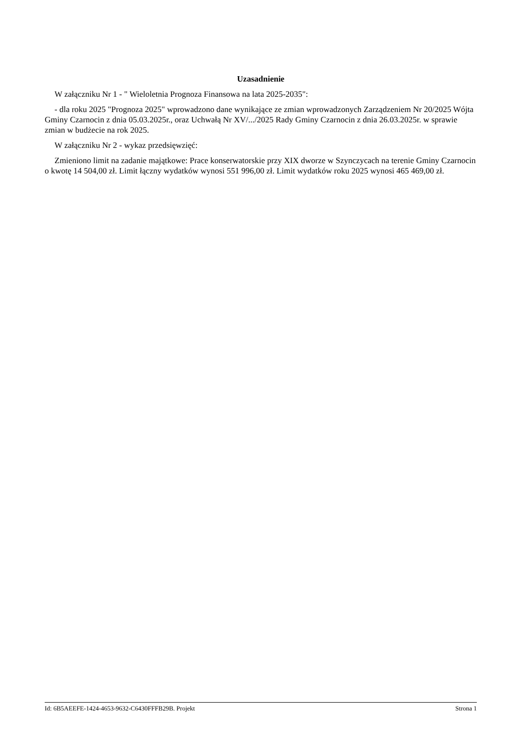Uzasadnienie
W załączniku Nr 1 - " Wieloletnia Prognoza Finansowa na lata 2025-2035":
- dla roku 2025 "Prognoza 2025" wprowadzono dane wynikające ze zmian wprowadzonych Zarządzeniem Nr 20/2025 Wójta Gminy Czarnocin z dnia 05.03.2025r., oraz Uchwałą Nr XV/.../2025 Rady Gminy Czarnocin z dnia 26.03.2025r. w sprawie zmian w budżecie na rok 2025.
W załączniku Nr 2 - wykaz przedsięwzięć:
Zmieniono limit na zadanie majątkowe: Prace konserwatorskie przy XIX dworze w Szynczycach na terenie Gminy Czarnocin o kwotę 14 504,00 zł. Limit łączny wydatków wynosi 551 996,00 zł. Limit wydatków roku 2025 wynosi 465 469,00 zł.
Id: 6B5AEEFE-1424-4653-9632-C6430FFFB29B. Projekt Strona 1